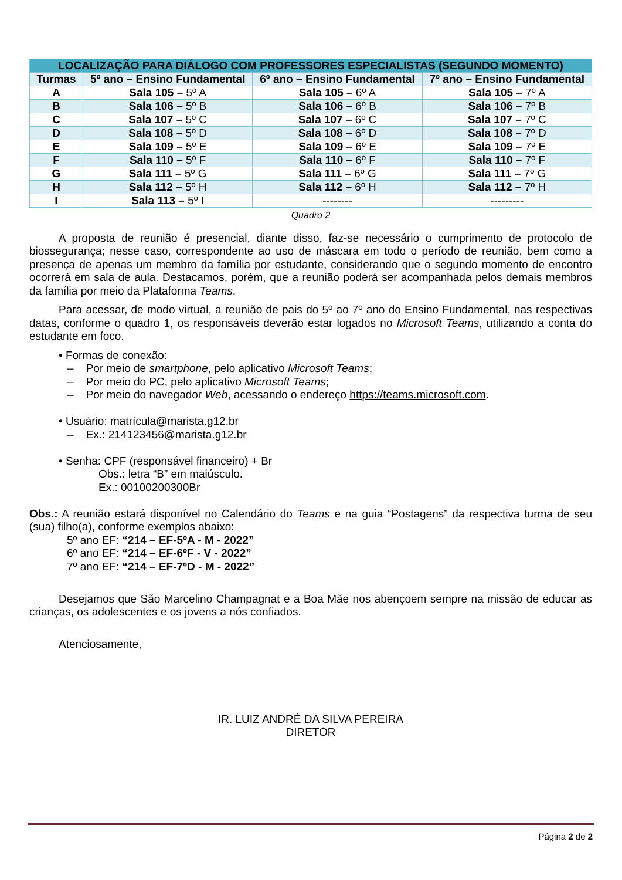| LOCALIZAÇÃO PARA DIÁLOGO COM PROFESSORES ESPECIALISTAS (SEGUNDO MOMENTO) | | | |
| --- | --- | --- | --- |
| Turmas | 5º ano – Ensino Fundamental | 6º ano – Ensino Fundamental | 7º ano – Ensino Fundamental |
| A | Sala 105 – 5º A | Sala 105 – 6º A | Sala 105 – 7º A |
| B | Sala 106 – 5º B | Sala 106 – 6º B | Sala 106 – 7º B |
| C | Sala 107 – 5º C | Sala 107 – 6º C | Sala 107 – 7º C |
| D | Sala 108 – 5º D | Sala 108 – 6º D | Sala 108 – 7º D |
| E | Sala 109 – 5º E | Sala 109 – 6º E | Sala 109 – 7º E |
| F | Sala 110 – 5º F | Sala 110 – 6º F | Sala 110 – 7º F |
| G | Sala 111 – 5º G | Sala 111 – 6º G | Sala 111 – 7º G |
| H | Sala 112 – 5º H | Sala 112 – 6º H | Sala 112 – 7º H |
| I | Sala 113 – 5º I | -------- | --------- |
Quadro 2
A proposta de reunião é presencial, diante disso, faz-se necessário o cumprimento de protocolo de biossegurança; nesse caso, correspondente ao uso de máscara em todo o período de reunião, bem como a presença de apenas um membro da família por estudante, considerando que o segundo momento de encontro ocorrerá em sala de aula. Destacamos, porém, que a reunião poderá ser acompanhada pelos demais membros da família por meio da Plataforma Teams.
Para acessar, de modo virtual, a reunião de pais do 5º ao 7º ano do Ensino Fundamental, nas respectivas datas, conforme o quadro 1, os responsáveis deverão estar logados no Microsoft Teams, utilizando a conta do estudante em foco.
• Formas de conexão:
– Por meio de smartphone, pelo aplicativo Microsoft Teams;
– Por meio do PC, pelo aplicativo Microsoft Teams;
– Por meio do navegador Web, acessando o endereço https://teams.microsoft.com.
• Usuário: matrícula@marista.g12.br
– Ex.: 214123456@marista.g12.br
• Senha: CPF (responsável financeiro) + Br
Obs.: letra “B” em maiúsculo.
Ex.: 00100200300Br
Obs.: A reunião estará disponível no Calendário do Teams e na guia “Postagens” da respectiva turma de seu (sua) filho(a), conforme exemplos abaixo:
5º ano EF: “214 – EF-5ºA - M - 2022”
6º ano EF: “214 – EF-6ºF - V - 2022”
7º ano EF: “214 – EF-7ºD - M - 2022”
Desejamos que São Marcelino Champagnat e a Boa Mãe nos abençoem sempre na missão de educar as crianças, os adolescentes e os jovens a nós confiados.
Atenciosamente,
IR. LUIZ ANDRÉ DA SILVA PEREIRA
DIRETOR
Página 2 de 2